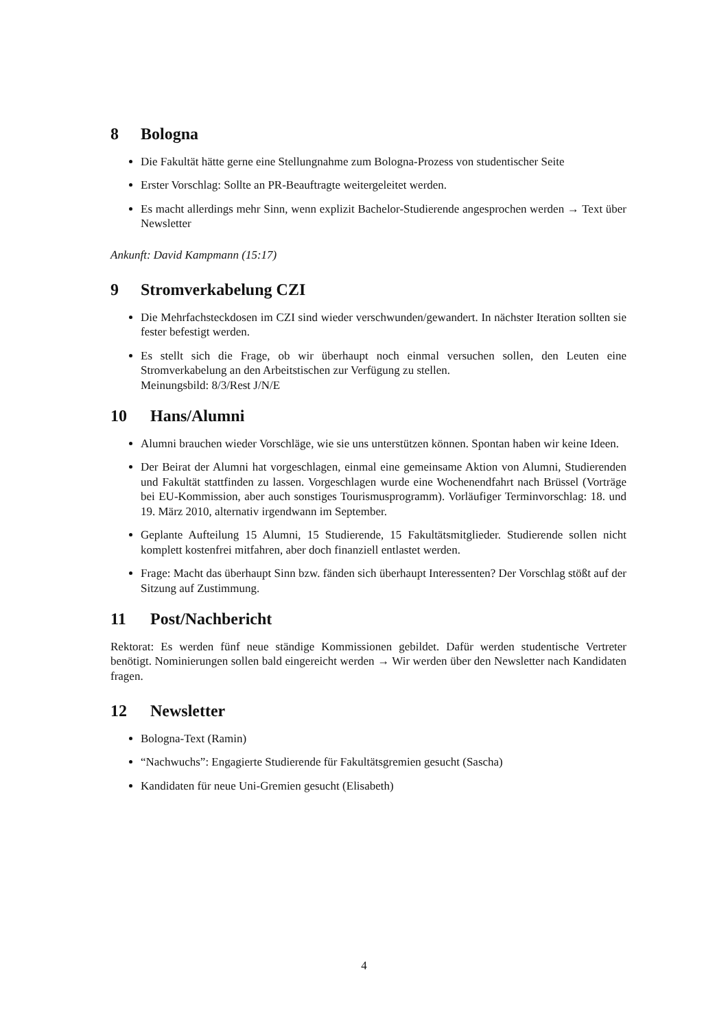8 Bologna
Die Fakultät hätte gerne eine Stellungnahme zum Bologna-Prozess von studentischer Seite
Erster Vorschlag: Sollte an PR-Beauftragte weitergeleitet werden.
Es macht allerdings mehr Sinn, wenn explizit Bachelor-Studierende angesprochen werden → Text über Newsletter
Ankunft: David Kampmann (15:17)
9 Stromverkabelung CZI
Die Mehrfachsteckdosen im CZI sind wieder verschwunden/gewandert. In nächster Iteration sollten sie fester befestigt werden.
Es stellt sich die Frage, ob wir überhaupt noch einmal versuchen sollen, den Leuten eine Stromverkabelung an den Arbeitstischen zur Verfügung zu stellen.
Meinungsbild: 8/3/Rest J/N/E
10 Hans/Alumni
Alumni brauchen wieder Vorschläge, wie sie uns unterstützen können. Spontan haben wir keine Ideen.
Der Beirat der Alumni hat vorgeschlagen, einmal eine gemeinsame Aktion von Alumni, Studierenden und Fakultät stattfinden zu lassen. Vorgeschlagen wurde eine Wochenendfahrt nach Brüssel (Vorträge bei EU-Kommission, aber auch sonstiges Tourismusprogramm). Vorläufiger Terminvorschlag: 18. und 19. März 2010, alternativ irgendwann im September.
Geplante Aufteilung 15 Alumni, 15 Studierende, 15 Fakultätsmitglieder. Studierende sollen nicht komplett kostenfrei mitfahren, aber doch finanziell entlastet werden.
Frage: Macht das überhaupt Sinn bzw. fänden sich überhaupt Interessenten? Der Vorschlag stößt auf der Sitzung auf Zustimmung.
11 Post/Nachbericht
Rektorat: Es werden fünf neue ständige Kommissionen gebildet. Dafür werden studentische Vertreter benötigt. Nominierungen sollen bald eingereicht werden → Wir werden über den Newsletter nach Kandidaten fragen.
12 Newsletter
Bologna-Text (Ramin)
“Nachwuchs”: Engagierte Studierende für Fakultätsgremien gesucht (Sascha)
Kandidaten für neue Uni-Gremien gesucht (Elisabeth)
4